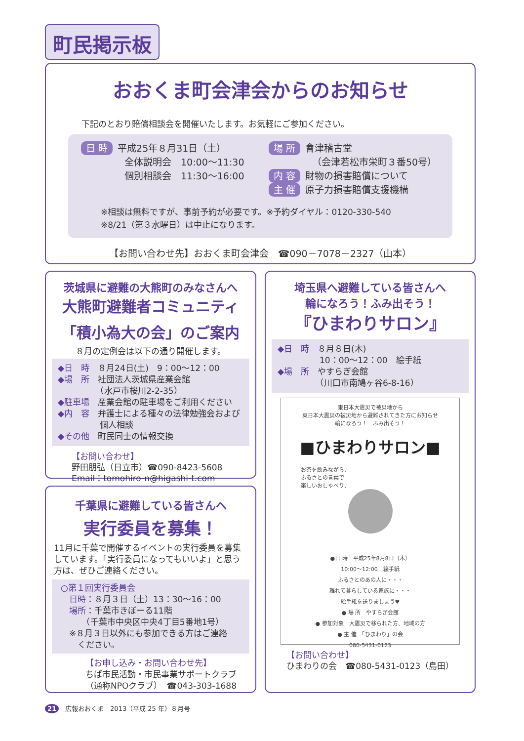町民掲示板
おおくま町会津会からのお知らせ
下記のとおり賠償相談会を開催いたします。お気軽にご参加ください。
日 時 平成25年８月31日（土）
全体説明会　10:00～11:30
個別相談会　11:30～16:00
場 所 會津稽古堂
（会津若松市栄町３番50号）
内 容 財物の損害賠償について
主 催 原子力損害賠償支援機構
※相談は無料ですが、事前予約が必要です。※予約ダイヤル：0120-330-540
※8/21（第３水曜日）は中止になります。
【お問い合わせ先】おおくま町会津会　☎090－7078－2327（山本）
茨城県に避難の大熊町のみなさんへ
大熊町避難者コミュニティ
「積小為大の会」のご案内
８月の定例会は以下の通り開催します。
◆日　時　８月24日(土)　9：00～12：00
◆場　所　社団法人茨城県産業会館
　　　　　（水戸市桜川2-2-35）
◆駐車場　産業会館の駐車場をご利用ください
◆内　容　弁護士による種々の法律勉強会および
　　　　　個人相談
◆その他　町民同士の情報交換
【お問い合わせ】
野田朋弘（日立市）☎090-8423-5608
Email：tomohiro-n@higashi-t.com
千葉県に避難している皆さんへ
実行委員を募集！
11月に千葉で開催するイベントの実行委員を募集しています。「実行委員になってもいいよ」と思う方は、ぜひご連絡ください。
○第１回実行委員会
　日時：８月３日（土）13：30～16：00
　場所：千葉市きぼーる11階
　　　（千葉市中央区中央4丁目5番地1号）
　※８月３日以外にも参加できる方はご連絡
　　ください。
【お申し込み・お問い合わせ先】
ちば市民活動・市民事業サポートクラブ
（通称NPOクラブ）　☎043-303-1688
埼玉県へ避難している皆さんへ
輪になろう！ふみ出そう！
『ひまわりサロン』
◆日　時　８月８日(木)
　　　　　10：00～12：00　絵手紙
◆場　所　やすらぎ会館
　　　　　（川口市南鳩ヶ谷6-8-16）
東日本大震災で被災地から
東日本大震災の被災地から避難されてきた方にお知らせ
輪になろう！　ふみ出そう！
■ひまわりサロン■
お茶を飲みながら、
ふるさとの言葉で
楽しいおしゃべり、
●日 時　平成25年8月8日（木）
10:00～12:00　絵手紙
ふるさとのあの人に・・・
離れて暮らしている家族に・・・
絵手紙を送りましょう♥
● 場 所　やすらぎ会館
● 参加対象　大震災で移られた方、地域の方
● 主 催　「ひまわり」の会
080-5431-0123
【お問い合わせ】
ひまわりの会　☎080-5431-0123（島田）
21　広報おおくま　2013（平成 25 年）８月号